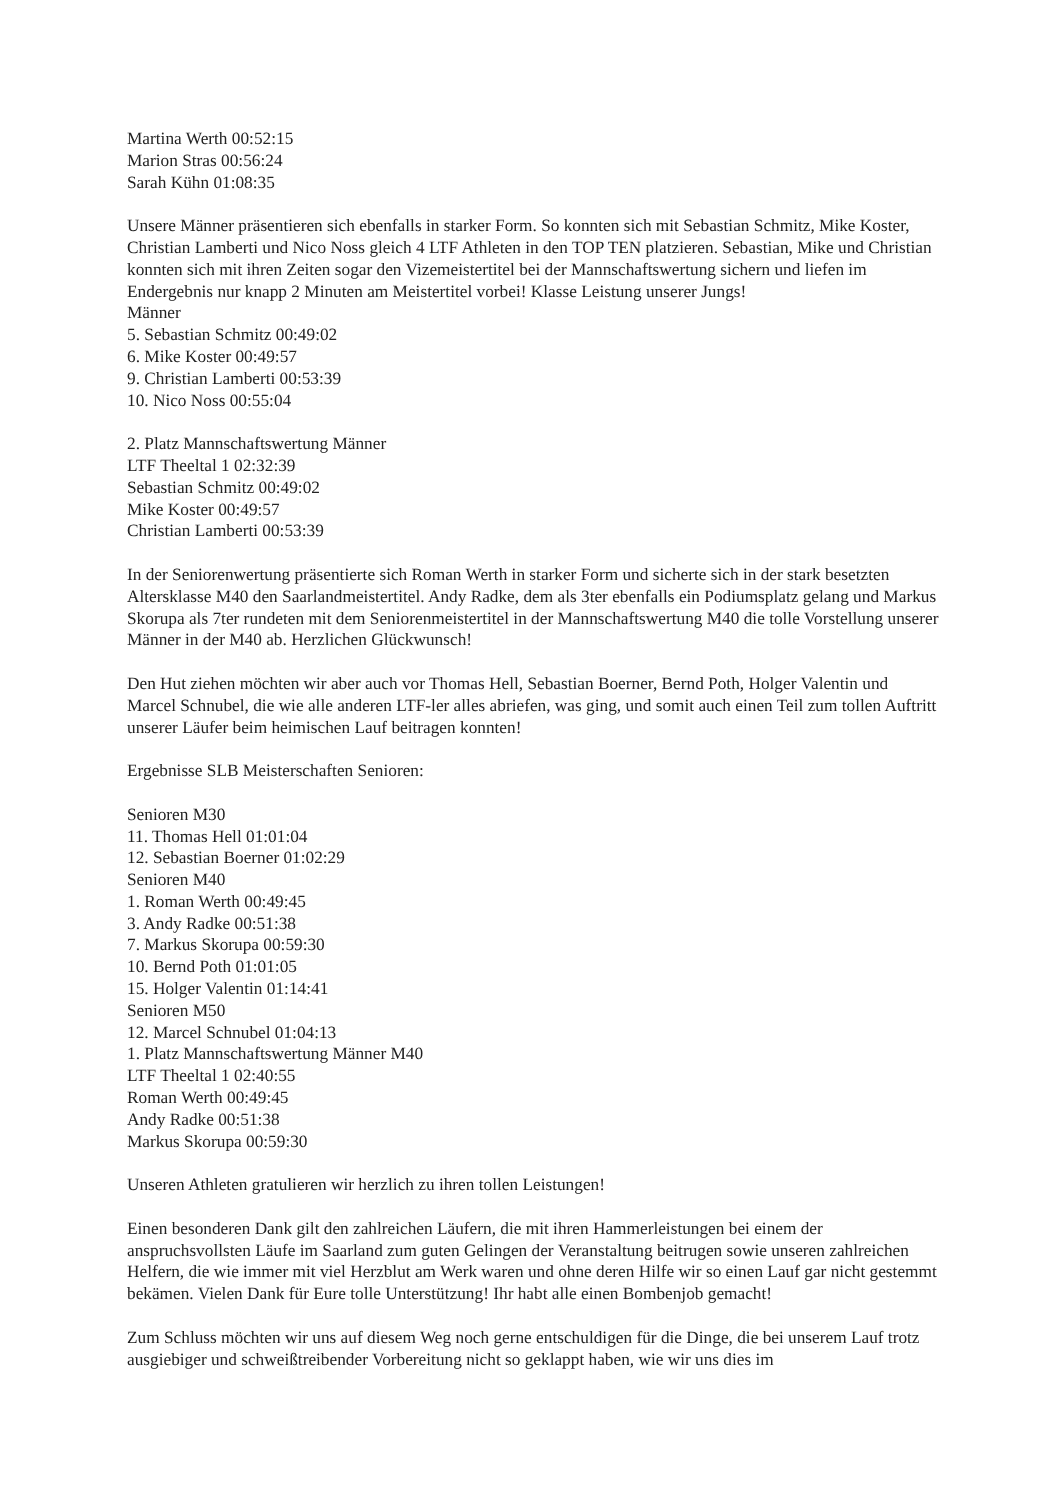Martina Werth 00:52:15
Marion Stras 00:56:24
Sarah Kühn 01:08:35
Unsere Männer präsentieren sich ebenfalls in starker Form. So konnten sich mit Sebastian Schmitz, Mike Koster, Christian Lamberti und Nico Noss gleich 4 LTF Athleten in den TOP TEN platzieren. Sebastian, Mike und Christian konnten sich mit ihren Zeiten sogar den Vizemeistertitel bei der Mannschaftswertung sichern und liefen im Endergebnis nur knapp 2 Minuten am Meistertitel vorbei! Klasse Leistung unserer Jungs!
Männer
5. Sebastian Schmitz 00:49:02
6. Mike Koster 00:49:57
9. Christian Lamberti 00:53:39
10. Nico Noss 00:55:04
2. Platz Mannschaftswertung Männer
LTF Theeltal 1 02:32:39
Sebastian Schmitz 00:49:02
Mike Koster 00:49:57
Christian Lamberti 00:53:39
In der Seniorenwertung präsentierte sich Roman Werth in starker Form und sicherte sich in der stark besetzten Altersklasse M40 den Saarlandmeistertitel. Andy Radke, dem als 3ter ebenfalls ein Podiumsplatz gelang und Markus Skorupa als 7ter rundeten mit dem Seniorenmeistertitel in der Mannschaftswertung M40 die tolle Vorstellung unserer Männer in der M40 ab. Herzlichen Glückwunsch!
Den Hut ziehen möchten wir aber auch vor Thomas Hell, Sebastian Boerner, Bernd Poth, Holger Valentin und Marcel Schnubel, die wie alle anderen LTF-ler alles abriefen, was ging, und somit auch einen Teil zum tollen Auftritt unserer Läufer beim heimischen Lauf beitragen konnten!
Ergebnisse SLB Meisterschaften Senioren:
Senioren M30
11. Thomas Hell 01:01:04
12. Sebastian Boerner 01:02:29
Senioren M40
1. Roman Werth 00:49:45
3. Andy Radke 00:51:38
7. Markus Skorupa 00:59:30
10. Bernd Poth 01:01:05
15. Holger Valentin 01:14:41
Senioren M50
12. Marcel Schnubel 01:04:13
1. Platz Mannschaftswertung Männer M40
LTF Theeltal 1 02:40:55
Roman Werth 00:49:45
Andy Radke 00:51:38
Markus Skorupa 00:59:30
Unseren Athleten gratulieren wir herzlich zu ihren tollen Leistungen!
Einen besonderen Dank gilt den zahlreichen Läufern, die mit ihren Hammerleistungen bei einem der anspruchsvollsten Läufe im Saarland zum guten Gelingen der Veranstaltung beitrugen sowie unseren zahlreichen Helfern, die wie immer mit viel Herzblut am Werk waren und ohne deren Hilfe wir so einen Lauf gar nicht gestemmt bekämen. Vielen Dank für Eure tolle Unterstützung! Ihr habt alle einen Bombenjob gemacht!
Zum Schluss möchten wir uns auf diesem Weg noch gerne entschuldigen für die Dinge, die bei unserem Lauf trotz ausgiebiger und schweißtreibender Vorbereitung nicht so geklappt haben, wie wir uns dies im